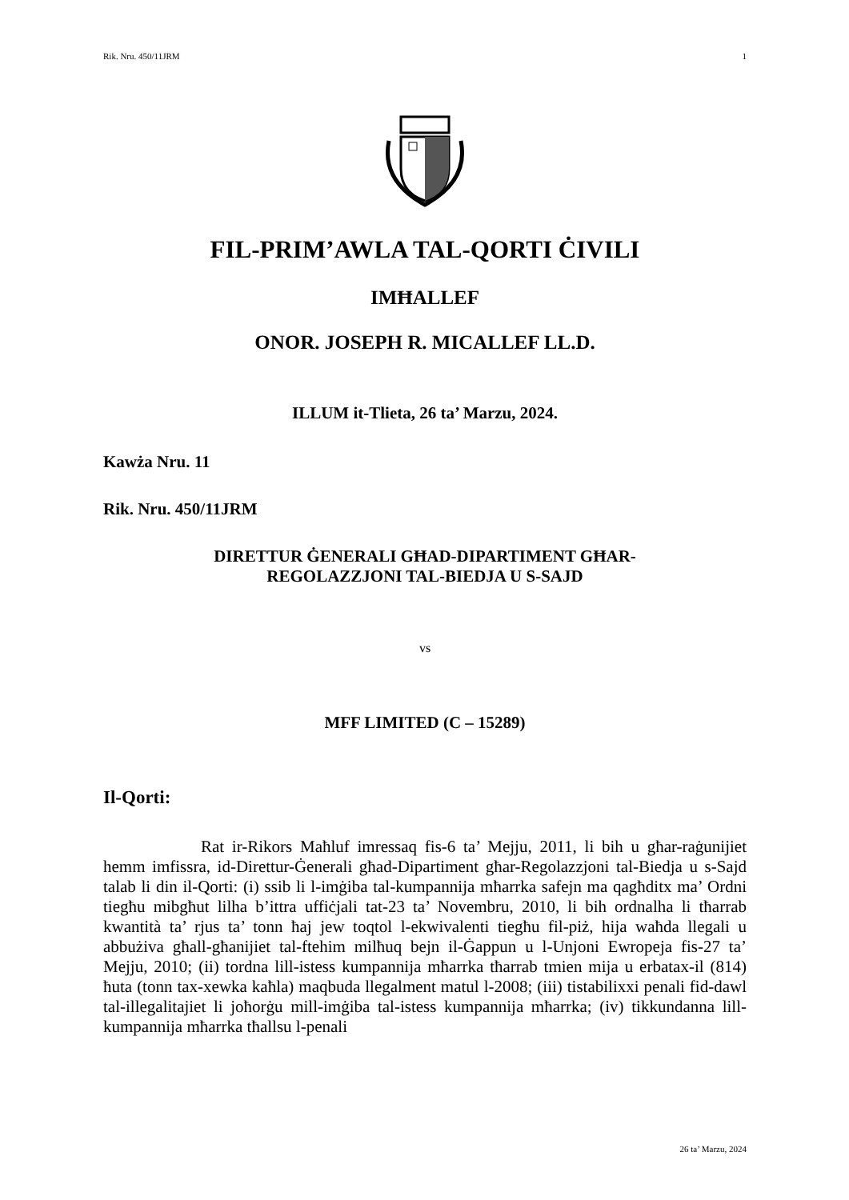Rik. Nru. 450/11JRM 1
FIL-PRIM’AWLA TAL-QORTI ĊIVILI
IMĦALLEF
ONOR. JOSEPH R. MICALLEF LL.D.
ILLUM it-Tlieta, 26 ta’ Marzu, 2024.
Kawża Nru. 11
Rik. Nru. 450/11JRM
DIRETTUR ĠENERALI GĦAD-DIPARTIMENT GĦAR-
REGOLAZZJONI TAL-BIEDJA U S-SAJD
vs
MFF LIMITED (C – 15289)
Il-Qorti:
Rat ir-Rikors Maħluf imressaq fis-6 ta’ Mejju, 2011, li bih u għar-raġunijiet hemm imfissra, id-Direttur-Ġenerali għad-Dipartiment għar-Regolazzjoni tal-Biedja u s-Sajd talab li din il-Qorti: (i) ssib li l-imġiba tal-kumpannija mħarrka safejn ma qagħditx ma’ Ordni tiegħu mibgħut lilha b’ittra uffiċjali tat-23 ta’ Novembru, 2010, li bih ordnalha li tħarrab kwantità ta’ rjus ta’ tonn ħaj jew toqtol l-ekwivalenti tiegħu fil-piż, hija waħda llegali u abbużiva għall-għanijiet tal-ftehim milħuq bejn il-Ġappun u l-Unjoni Ewropeja fis-27 ta’ Mejju, 2010; (ii) tordna lill-istess kumpannija mħarrka tħarrab tmien mija u erbatax-il (814) ħuta (tonn tax-xewka kaħla) maqbuda llegalment matul l-2008; (iii) tistabilixxi penali fid-dawl tal-illegalitajiet li joħorġu mill-imġiba tal-istess kumpannija mħarrka; (iv) tikkundanna lill-kumpannija mħarrka tħallsu l-penali
26 ta’ Marzu, 2024